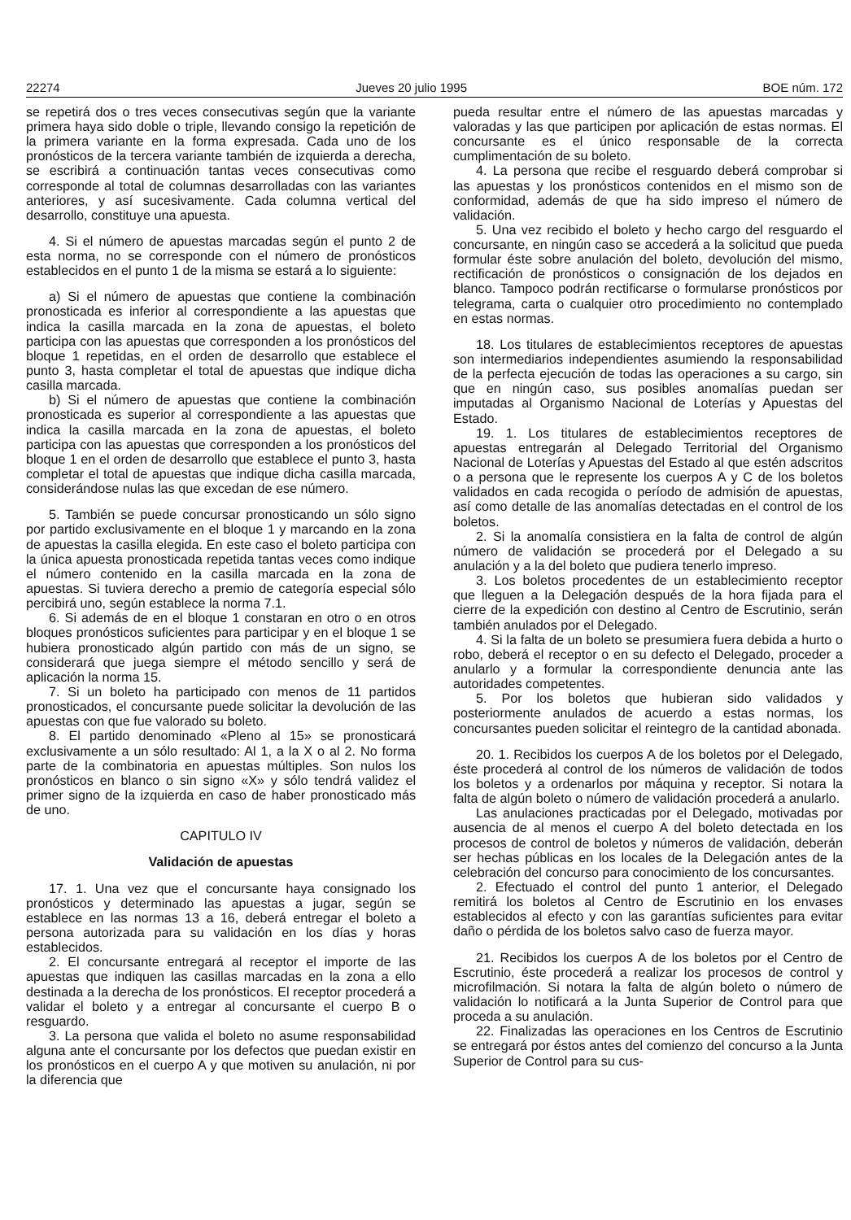22274 Jueves 20 julio 1995 BOE núm. 172
se repetirá dos o tres veces consecutivas según que la variante primera haya sido doble o triple, llevando consigo la repetición de la primera variante en la forma expresada. Cada uno de los pronósticos de la tercera variante también de izquierda a derecha, se escribirá a continuación tantas veces consecutivas como corresponde al total de columnas desarrolladas con las variantes anteriores, y así sucesivamente. Cada columna vertical del desarrollo, constituye una apuesta.
4. Si el número de apuestas marcadas según el punto 2 de esta norma, no se corresponde con el número de pronósticos establecidos en el punto 1 de la misma se estará a lo siguiente:
a) Si el número de apuestas que contiene la combinación pronosticada es inferior al correspondiente a las apuestas que indica la casilla marcada en la zona de apuestas, el boleto participa con las apuestas que corresponden a los pronósticos del bloque 1 repetidas, en el orden de desarrollo que establece el punto 3, hasta completar el total de apuestas que indique dicha casilla marcada.
b) Si el número de apuestas que contiene la combinación pronosticada es superior al correspondiente a las apuestas que indica la casilla marcada en la zona de apuestas, el boleto participa con las apuestas que corresponden a los pronósticos del bloque 1 en el orden de desarrollo que establece el punto 3, hasta completar el total de apuestas que indique dicha casilla marcada, considerándose nulas las que excedan de ese número.
5. También se puede concursar pronosticando un sólo signo por partido exclusivamente en el bloque 1 y marcando en la zona de apuestas la casilla elegida. En este caso el boleto participa con la única apuesta pronosticada repetida tantas veces como indique el número contenido en la casilla marcada en la zona de apuestas. Si tuviera derecho a premio de categoría especial sólo percibirá uno, según establece la norma 7.1.
6. Si además de en el bloque 1 constaran en otro o en otros bloques pronósticos suficientes para participar y en el bloque 1 se hubiera pronosticado algún partido con más de un signo, se considerará que juega siempre el método sencillo y será de aplicación la norma 15.
7. Si un boleto ha participado con menos de 11 partidos pronosticados, el concursante puede solicitar la devolución de las apuestas con que fue valorado su boleto.
8. El partido denominado «Pleno al 15» se pronosticará exclusivamente a un sólo resultado: Al 1, a la X o al 2. No forma parte de la combinatoria en apuestas múltiples. Son nulos los pronósticos en blanco o sin signo «X» y sólo tendrá validez el primer signo de la izquierda en caso de haber pronosticado más de uno.
CAPITULO IV
Validación de apuestas
17. 1. Una vez que el concursante haya consignado los pronósticos y determinado las apuestas a jugar, según se establece en las normas 13 a 16, deberá entregar el boleto a persona autorizada para su validación en los días y horas establecidos.
2. El concursante entregará al receptor el importe de las apuestas que indiquen las casillas marcadas en la zona a ello destinada a la derecha de los pronósticos. El receptor procederá a validar el boleto y a entregar al concursante el cuerpo B o resguardo.
3. La persona que valida el boleto no asume responsabilidad alguna ante el concursante por los defectos que puedan existir en los pronósticos en el cuerpo A y que motiven su anulación, ni por la diferencia que
pueda resultar entre el número de las apuestas marcadas y valoradas y las que participen por aplicación de estas normas. El concursante es el único responsable de la correcta cumplimentación de su boleto.
4. La persona que recibe el resguardo deberá comprobar si las apuestas y los pronósticos contenidos en el mismo son de conformidad, además de que ha sido impreso el número de validación.
5. Una vez recibido el boleto y hecho cargo del resguardo el concursante, en ningún caso se accederá a la solicitud que pueda formular éste sobre anulación del boleto, devolución del mismo, rectificación de pronósticos o consignación de los dejados en blanco. Tampoco podrán rectificarse o formularse pronósticos por telegrama, carta o cualquier otro procedimiento no contemplado en estas normas.
18. Los titulares de establecimientos receptores de apuestas son intermediarios independientes asumiendo la responsabilidad de la perfecta ejecución de todas las operaciones a su cargo, sin que en ningún caso, sus posibles anomalías puedan ser imputadas al Organismo Nacional de Loterías y Apuestas del Estado.
19. 1. Los titulares de establecimientos receptores de apuestas entregarán al Delegado Territorial del Organismo Nacional de Loterías y Apuestas del Estado al que estén adscritos o a persona que le represente los cuerpos A y C de los boletos validados en cada recogida o período de admisión de apuestas, así como detalle de las anomalías detectadas en el control de los boletos.
2. Si la anomalía consistiera en la falta de control de algún número de validación se procederá por el Delegado a su anulación y a la del boleto que pudiera tenerlo impreso.
3. Los boletos procedentes de un establecimiento receptor que lleguen a la Delegación después de la hora fijada para el cierre de la expedición con destino al Centro de Escrutinio, serán también anulados por el Delegado.
4. Si la falta de un boleto se presumiera fuera debida a hurto o robo, deberá el receptor o en su defecto el Delegado, proceder a anularlo y a formular la correspondiente denuncia ante las autoridades competentes.
5. Por los boletos que hubieran sido validados y posteriormente anulados de acuerdo a estas normas, los concursantes pueden solicitar el reintegro de la cantidad abonada.
20. 1. Recibidos los cuerpos A de los boletos por el Delegado, éste procederá al control de los números de validación de todos los boletos y a ordenarlos por máquina y receptor. Si notara la falta de algún boleto o número de validación procederá a anularlo.
Las anulaciones practicadas por el Delegado, motivadas por ausencia de al menos el cuerpo A del boleto detectada en los procesos de control de boletos y números de validación, deberán ser hechas públicas en los locales de la Delegación antes de la celebración del concurso para conocimiento de los concursantes.
2. Efectuado el control del punto 1 anterior, el Delegado remitirá los boletos al Centro de Escrutinio en los envases establecidos al efecto y con las garantías suficientes para evitar daño o pérdida de los boletos salvo caso de fuerza mayor.
21. Recibidos los cuerpos A de los boletos por el Centro de Escrutinio, éste procederá a realizar los procesos de control y microfilmación. Si notara la falta de algún boleto o número de validación lo notificará a la Junta Superior de Control para que proceda a su anulación.
22. Finalizadas las operaciones en los Centros de Escrutinio se entregará por éstos antes del comienzo del concurso a la Junta Superior de Control para su cus-